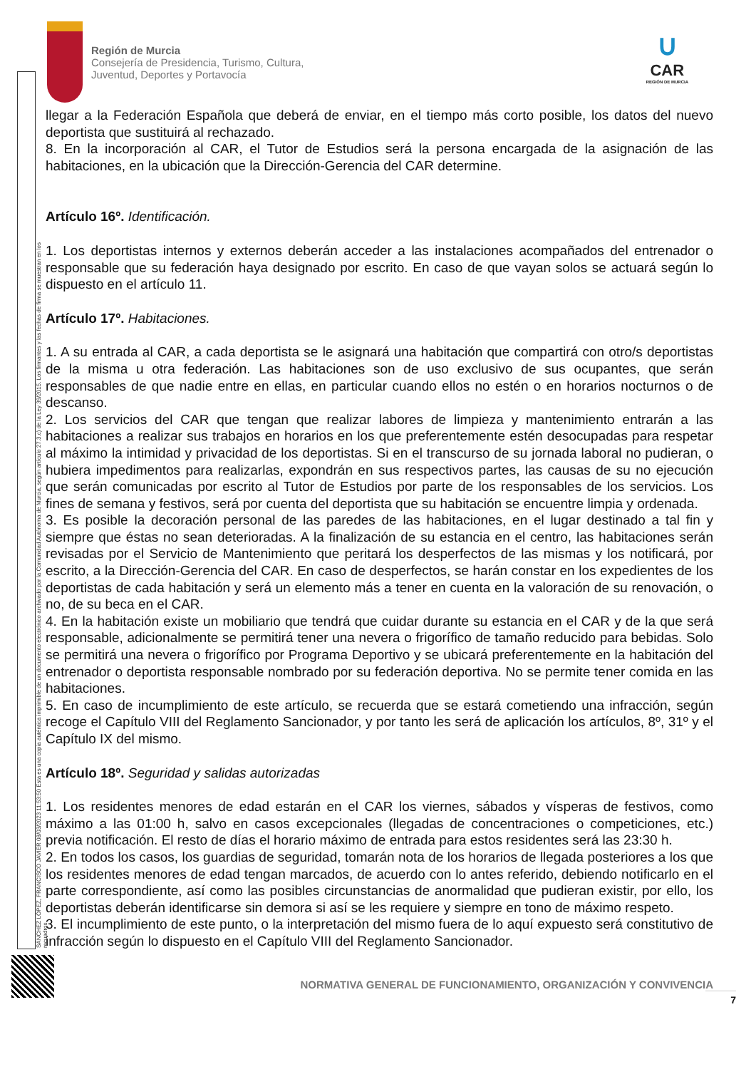Región de Murcia
Consejería de Presidencia, Turismo, Cultura,
Juventud, Deportes y Portavocía
∪
CAR
REGIÓN DE MURCIA
SÁNCHEZ LÓPEZ, FRANCISCO JAVIER 08/03/2023 11:53:50 Esta es una copia auténtica imprimible de un documento electrónico archivado por la Comunidad Autónoma de Murcia, según artículo 27.3.c) de la Ley 39/2015. Los firmantes y las fechas de firma se muestran en los recuadros.
llegar a la Federación Española que deberá de enviar, en el tiempo más corto posible, los datos del nuevo deportista que sustituirá al rechazado.
8. En la incorporación al CAR, el Tutor de Estudios será la persona encargada de la asignación de las habitaciones, en la ubicación que la Dirección-Gerencia del CAR determine.
Artículo 16º. Identificación.
1. Los deportistas internos y externos deberán acceder a las instalaciones acompañados del entrenador o responsable que su federación haya designado por escrito. En caso de que vayan solos se actuará según lo dispuesto en el artículo 11.
Artículo 17º. Habitaciones.
1. A su entrada al CAR, a cada deportista se le asignará una habitación que compartirá con otro/s deportistas de la misma u otra federación. Las habitaciones son de uso exclusivo de sus ocupantes, que serán responsables de que nadie entre en ellas, en particular cuando ellos no estén o en horarios nocturnos o de descanso.
2. Los servicios del CAR que tengan que realizar labores de limpieza y mantenimiento entrarán a las habitaciones a realizar sus trabajos en horarios en los que preferentemente estén desocupadas para respetar al máximo la intimidad y privacidad de los deportistas. Si en el transcurso de su jornada laboral no pudieran, o hubiera impedimentos para realizarlas, expondrán en sus respectivos partes, las causas de su no ejecución que serán comunicadas por escrito al Tutor de Estudios por parte de los responsables de los servicios. Los fines de semana y festivos, será por cuenta del deportista que su habitación se encuentre limpia y ordenada.
3. Es posible la decoración personal de las paredes de las habitaciones, en el lugar destinado a tal fin y siempre que éstas no sean deterioradas. A la finalización de su estancia en el centro, las habitaciones serán revisadas por el Servicio de Mantenimiento que peritará los desperfectos de las mismas y los notificará, por escrito, a la Dirección-Gerencia del CAR. En caso de desperfectos, se harán constar en los expedientes de los deportistas de cada habitación y será un elemento más a tener en cuenta en la valoración de su renovación, o no, de su beca en el CAR.
4. En la habitación existe un mobiliario que tendrá que cuidar durante su estancia en el CAR y de la que será responsable, adicionalmente se permitirá tener una nevera o frigorífico de tamaño reducido para bebidas. Solo se permitirá una nevera o frigorífico por Programa Deportivo y se ubicará preferentemente en la habitación del entrenador o deportista responsable nombrado por su federación deportiva. No se permite tener comida en las habitaciones.
5. En caso de incumplimiento de este artículo, se recuerda que se estará cometiendo una infracción, según recoge el Capítulo VIII del Reglamento Sancionador, y por tanto les será de aplicación los artículos, 8º, 31º y el Capítulo IX del mismo.
Artículo 18º. Seguridad y salidas autorizadas
1. Los residentes menores de edad estarán en el CAR los viernes, sábados y vísperas de festivos, como máximo a las 01:00 h, salvo en casos excepcionales (llegadas de concentraciones o competiciones, etc.) previa notificación. El resto de días el horario máximo de entrada para estos residentes será las 23:30 h.
2. En todos los casos, los guardias de seguridad, tomarán nota de los horarios de llegada posteriores a los que los residentes menores de edad tengan marcados, de acuerdo con lo antes referido, debiendo notificarlo en el parte correspondiente, así como las posibles circunstancias de anormalidad que pudieran existir, por ello, los deportistas deberán identificarse sin demora si así se les requiere y siempre en tono de máximo respeto.
3. El incumplimiento de este punto, o la interpretación del mismo fuera de lo aquí expuesto será constitutivo de infracción según lo dispuesto en el Capítulo VIII del Reglamento Sancionador.
NORMATIVA GENERAL DE FUNCIONAMIENTO, ORGANIZACIÓN Y CONVIVENCIA
7